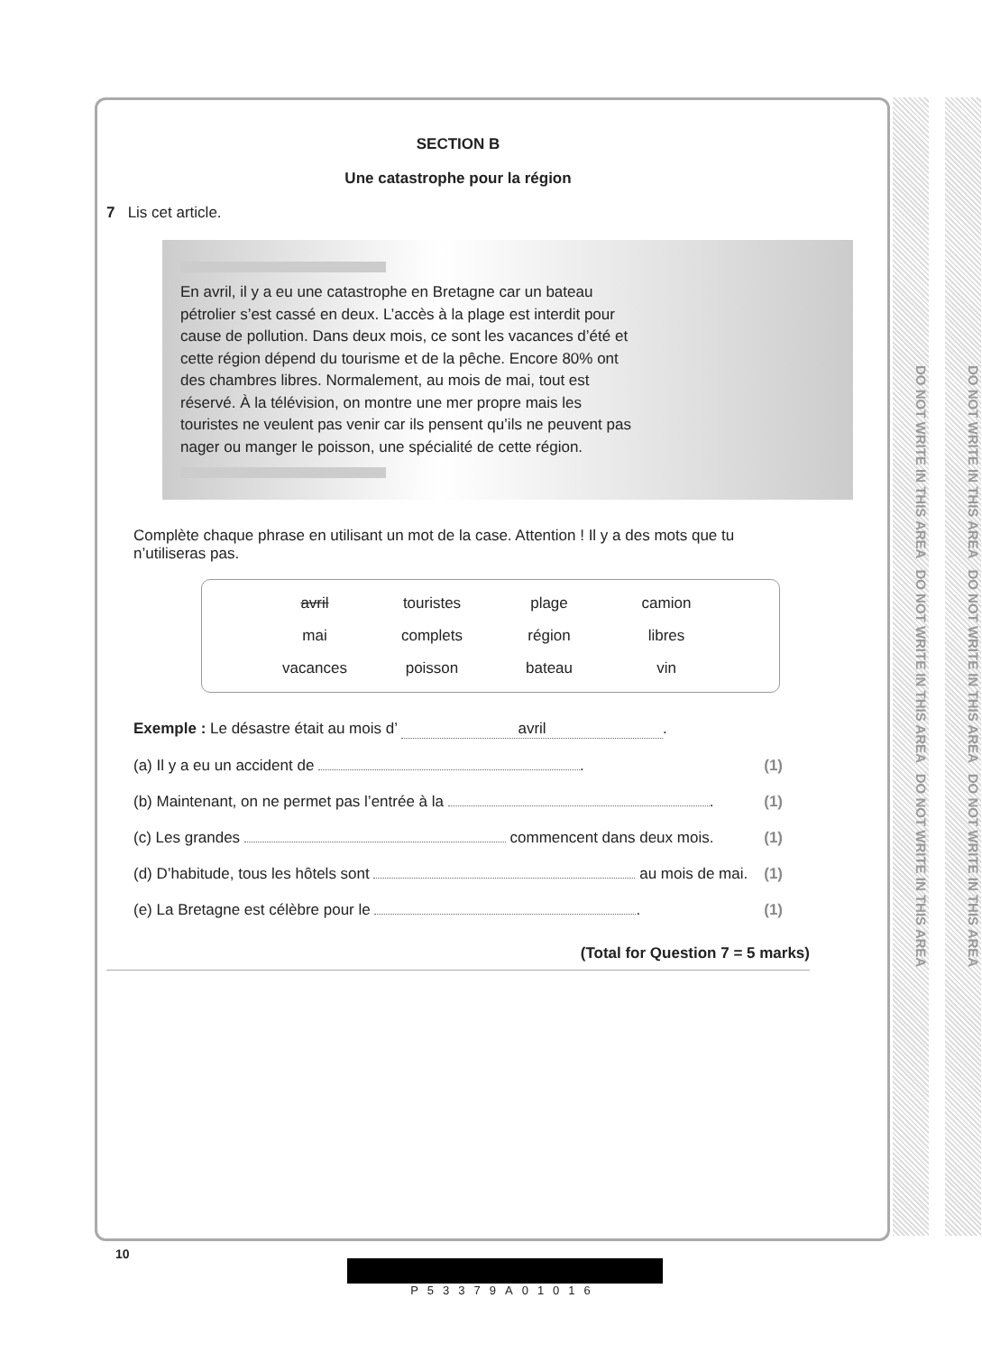DO NOT WRITE IN THIS AREA DO NOT WRITE IN THIS AREA DO NOT WRITE IN THIS AREA
DO NOT WRITE IN THIS AREA DO NOT WRITE IN THIS AREA DO NOT WRITE IN THIS AREA
SECTION B
Une catastrophe pour la région
7 Lis cet article.
En avril, il y a eu une catastrophe en Bretagne car un bateau pétrolier s’est cassé en deux. L’accès à la plage est interdit pour cause de pollution. Dans deux mois, ce sont les vacances d’été et cette région dépend du tourisme et de la pêche. Encore 80% ont des chambres libres. Normalement, au mois de mai, tout est réservé. À la télévision, on montre une mer propre mais les touristes ne veulent pas venir car ils pensent qu’ils ne peuvent pas nager ou manger le poisson, une spécialité de cette région.
Complète chaque phrase en utilisant un mot de la case. Attention ! Il y a des mots que tu n’utiliseras pas.
| avril | touristes | plage | camion |
| mai | complets | région | libres |
| vacances | poisson | bateau | vin |
Exemple : Le désastre était au mois d’ avril.
(a) Il y a eu un accident de . (1)
(b) Maintenant, on ne permet pas l’entrée à la . (1)
(c) Les grandes commencent dans deux mois. (1)
(d) D’habitude, tous les hôtels sont au mois de mai. (1)
(e) La Bretagne est célèbre pour le . (1)
(Total for Question 7 = 5 marks)
10
P53379A01016